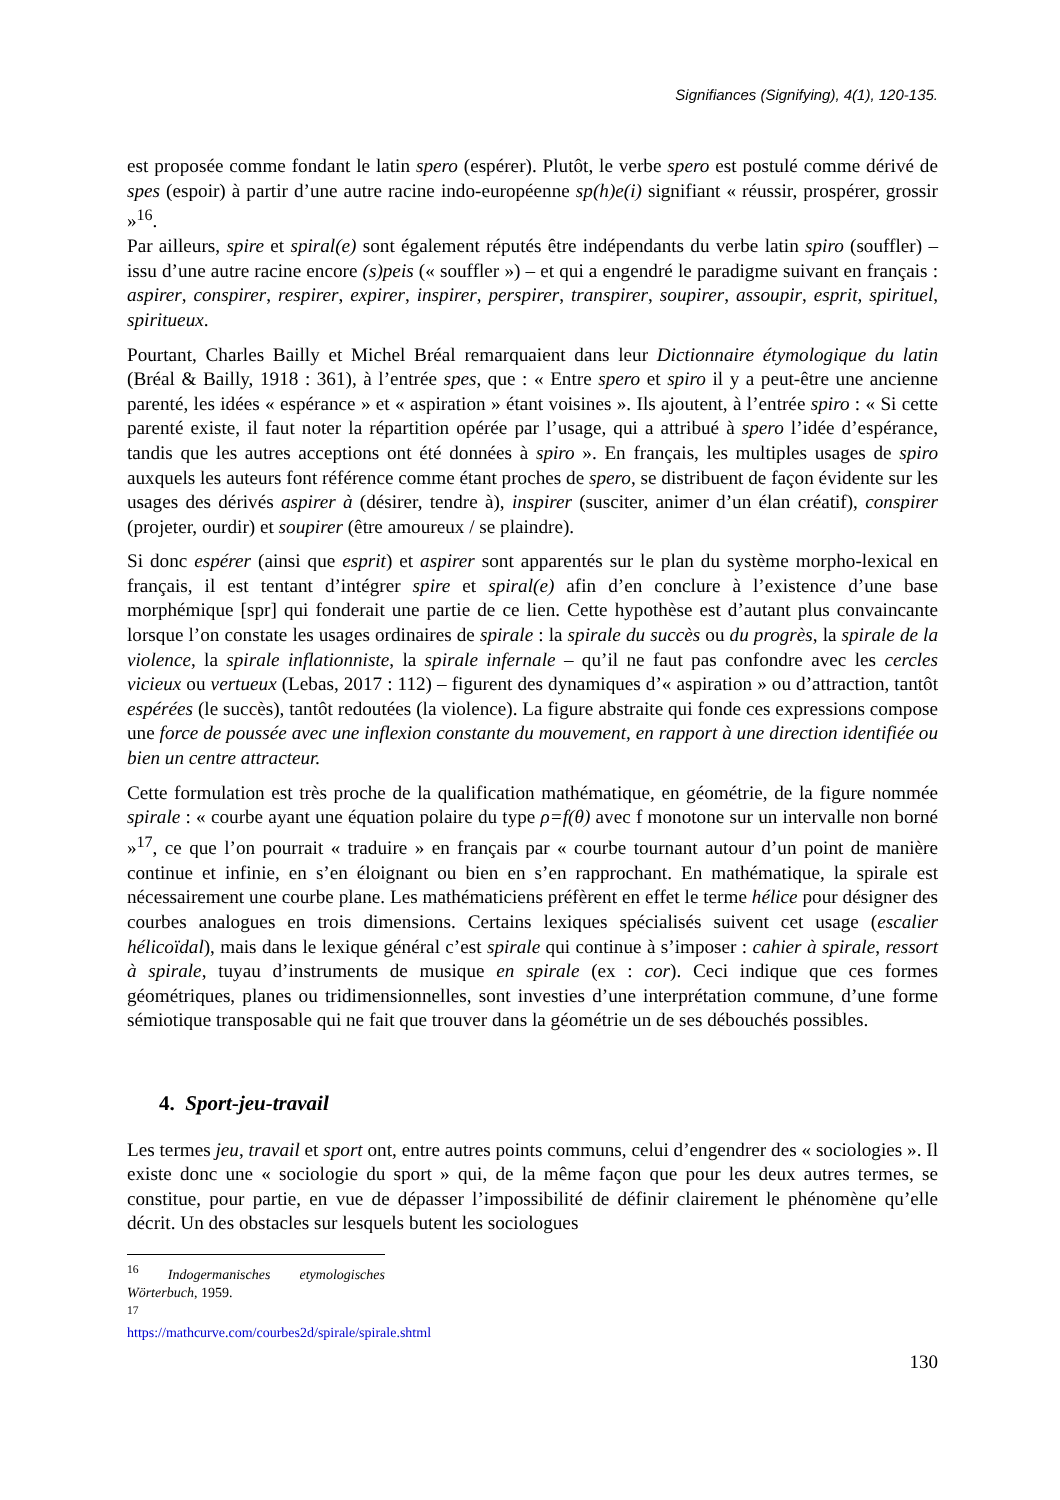Signifiances (Signifying), 4(1), 120-135.
est proposée comme fondant le latin spero (espérer). Plutôt, le verbe spero est postulé comme dérivé de spes (espoir) à partir d’une autre racine indo-européenne sp(h)e(i) signifiant « réussir, prospérer, grossir »<sup>16</sup>.
Par ailleurs, spire et spiral(e) sont également réputés être indépendants du verbe latin spiro (souffler) – issu d’une autre racine encore (s)peis (« souffler ») – et qui a engendré le paradigme suivant en français : aspirer, conspirer, respirer, expirer, inspirer, perspirer, transpirer, soupirer, assoupir, esprit, spirituel, spiritueux.
Pourtant, Charles Bailly et Michel Bréal remarquaient dans leur Dictionnaire étymologique du latin (Bréal & Bailly, 1918 : 361), à l’entrée spes, que : « Entre spero et spiro il y a peut-être une ancienne parenté, les idées « espérance » et « aspiration » étant voisines ». Ils ajoutent, à l’entrée spiro : « Si cette parenté existe, il faut noter la répartition opérée par l’usage, qui a attribué à spero l’idée d’espérance, tandis que les autres acceptions ont été données à spiro ». En français, les multiples usages de spiro auxquels les auteurs font référence comme étant proches de spero, se distribuent de façon évidente sur les usages des dérivés aspirer à (désirer, tendre à), inspirer (susciter, animer d’un élan créatif), conspirer (projeter, ourdir) et soupirer (être amoureux / se plaindre).
Si donc espérer (ainsi que esprit) et aspirer sont apparentés sur le plan du système morpho-lexical en français, il est tentant d’intégrer spire et spiral(e) afin d’en conclure à l’existence d’une base morphémique [spr] qui fonderait une partie de ce lien. Cette hypothèse est d’autant plus convaincante lorsque l’on constate les usages ordinaires de spirale : la spirale du succès ou du progrès, la spirale de la violence, la spirale inflationniste, la spirale infernale – qu’il ne faut pas confondre avec les cercles vicieux ou vertueux (Lebas, 2017 : 112) – figurent des dynamiques d’« aspiration » ou d’attraction, tantôt espérées (le succès), tantôt redoutées (la violence). La figure abstraite qui fonde ces expressions compose une force de poussée avec une inflexion constante du mouvement, en rapport à une direction identifiée ou bien un centre attracteur.
Cette formulation est très proche de la qualification mathématique, en géométrie, de la figure nommée spirale : « courbe ayant une équation polaire du type ρ=f(θ) avec f monotone sur un intervalle non borné »<sup>17</sup>, ce que l’on pourrait « traduire » en français par « courbe tournant autour d’un point de manière continue et infinie, en s’en éloignant ou bien en s’en rapprochant. En mathématique, la spirale est nécessairement une courbe plane. Les mathématiciens préfèrent en effet le terme hélice pour désigner des courbes analogues en trois dimensions. Certains lexiques spécialisés suivent cet usage (escalier hélicoïdal), mais dans le lexique général c’est spirale qui continue à s’imposer : cahier à spirale, ressort à spirale, tuyau d’instruments de musique en spirale (ex : cor). Ceci indique que ces formes géométriques, planes ou tridimensionnelles, sont investies d’une interprétation commune, d’une forme sémiotique transposable qui ne fait que trouver dans la géométrie un de ses débouchés possibles.
4. Sport-jeu-travail
Les termes jeu, travail et sport ont, entre autres points communs, celui d’engendrer des « sociologies ». Il existe donc une « sociologie du sport » qui, de la même façon que pour les deux autres termes, se constitue, pour partie, en vue de dépasser l’impossibilité de définir clairement le phénomène qu’elle décrit. Un des obstacles sur lesquels butent les sociologues
<sup>16</sup> Indogermanisches etymologisches Wörterbuch, 1959.
<sup>17</sup> https://mathcurve.com/courbes2d/spirale/spirale.shtml
130